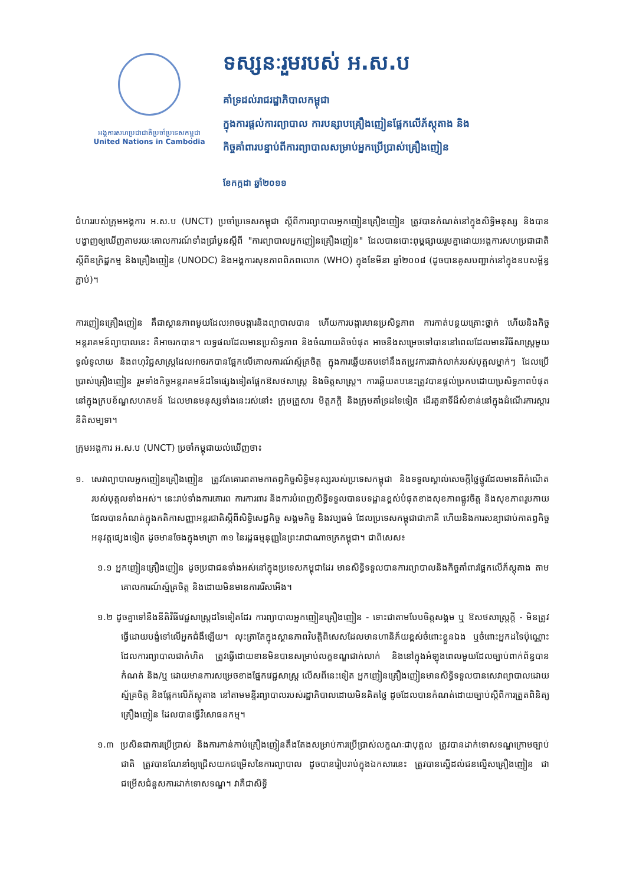អង្គការសហប្រជាជាតិប្រចាំប្រទេសកម្ពុជា
United Nations in Cambodia
ទស្សនៈរួមរបស់ អ.ស.ប
គាំទ្រដល់រាជរដ្ឋាភិបាលកម្ពុជា
ក្នុងការផ្តល់ការព្យាបាល ការបន្សាបគ្រឿងញៀនផ្អែកលើភ័ស្តុតាង និង
កិច្ចគាំពារបន្ទាប់ពីការព្យាបាលសម្រាប់អ្នកប្រើប្រាស់គ្រឿងញៀន
ខែកក្កដា ឆ្នាំ២០១១
ជំហររបស់ក្រុមអង្គការ អ.ស.ប (UNCT) ប្រចាំប្រទេសកម្ពុជា ស្តីពីការព្យាបាលអ្នកញៀនគ្រឿងញៀន ត្រូវបានកំណត់នៅក្នុងសិទ្ធិមនុស្ស និងបានបង្ហាញឲ្យឃើញតាមរយៈគោលការណ៍ទាំងប្រាំបួនស្តីពី "ការព្យាបាលអ្នកញៀនគ្រឿងញៀន" ដែលបានបោះពុម្ពផ្សាយរួមគ្នាដោយអង្គការសហប្រជាជាតិស្តីពីឧក្រិដ្ឋកម្ម និងគ្រឿងញៀន (UNODC) និងអង្គការសុខភាពពិភពលោក (WHO) ក្នុងខែមីនា ឆ្នាំ២០០៨ (ដូចបានគូសបញ្ជាក់នៅក្នុងឧបសម្ព័ន្ធភ្ជាប់)។
ការញៀនគ្រឿងញៀន គឺជាស្ថានភាពមួយដែលអាចបង្ការនិងព្យាបាលបាន ហើយការបង្ការមានប្រសិទ្ធភាព ការកាត់បន្ថយគ្រោះថ្នាក់ ហើយនិងកិច្ចអន្តរាគមន៍ព្យាបាលនេះ គឺអាចរកបាន។ លទ្ធផលដែលមានប្រសិទ្ធភាព និងចំណាយតិចបំផុត អាចនឹងសម្រេចទៅបាននៅពេលដែលមានវិធីសាស្ត្រមួយទូលំទូលាយ និងពហុវិជ្ជសាស្ត្រដែលអាចរកបានផ្អែកលើគោលការណ៍ស្ម័គ្រចិត្ត ក្នុងការឆ្លើយតបទៅនឹងតម្រូវការជាក់លាក់របស់បុគ្គលម្នាក់ៗ ដែលប្រើប្រាស់គ្រឿងញៀន រួមទាំងកិច្ចអន្តរាគមន៍ដទៃផ្សេងទៀតផ្អែកឱសថសាស្ត្រ និងចិត្តសាស្ត្រ។ ការឆ្លើយតបនេះត្រូវបានផ្តល់ប្រកបដោយប្រសិទ្ធភាពបំផុតនៅក្នុងក្របខ័ណ្ឌសហគមន៍ ដែលមានមនុស្សទាំងនេះរស់នៅ៖ ក្រុមគ្រួសារ មិត្តភក្តិ និងក្រុមគាំទ្រដទៃទៀត ដើរតួនាទីដ៏សំខាន់នៅក្នុងដំណើរការស្តារនីតិសម្បទា។
ក្រុមអង្គការ អ.ស.ប (UNCT) ប្រចាំកម្ពុជាយល់ឃើញថា៖
១. សេវាព្យាបាលអ្នកញៀនគ្រឿងញៀន ត្រូវតែគោរពតាមកាតព្វកិច្ចសិទ្ធិមនុស្សរបស់ប្រទេសកម្ពុជា និងទទួលស្គាល់សេចក្តីថ្លៃថ្នូរដែលមានពីកំណើតរបស់បុគ្គលទាំងអស់។ នេះរាប់ទាំងការគោរព ការការពារ និងការបំពេញសិទ្ធិទទួលបានបទដ្ឋានខ្ពស់បំផុតខាងសុខភាពផ្លូវចិត្ត និងសុខភាពរូបកាយ ដែលបានកំណត់ក្នុងកតិកាសញ្ញាអន្តរជាតិស្តីពីសិទ្ធិសេដ្ឋកិច្ច សង្គមកិច្ច និងវប្បធម៌ ដែលប្រទេសកម្ពុជាជាភាគី ហើយនិងការសន្យាជាប់កាតព្វកិច្ចអនុវត្តផ្សេងទៀត ដូចមានចែងក្នុងមាត្រា ៣១ នៃរដ្ឋធម្មនុញ្ញនៃព្រះរាជាណាចក្រកម្ពុជា។ ជាពិសេស៖
១.១ អ្នកញៀនគ្រឿងញៀន ដូចប្រជាជនទាំងអស់នៅក្នុងប្រទេសកម្ពុជាដែរ មានសិទ្ធិទទួលបានការព្យាបាលនិងកិច្ចគាំពារផ្អែកលើភ័ស្តុតាង តាមគោលការណ៍ស្ម័គ្រចិត្ត និងដោយមិនមានការរើសអើង។
១.២ ដូចគ្នាទៅនឹងនីតិវិធីវេជ្ជសាស្ត្រដទៃទៀតដែរ ការព្យាបាលអ្នកញៀនគ្រឿងញៀន - ទោះជាតាមបែបចិត្តសង្គម ឬ ឱសថសាស្ត្រក្តី - មិនត្រូវធ្វើដោយបង្ខំទៅលើអ្នកជំងឺឡើយ។ លុះត្រាតែក្នុងស្ថានភាពវិបត្តិពិសេសដែលមានហានិភ័យខ្ពស់ចំពោះខ្លួនឯង ឬចំពោះអ្នកដទៃប៉ុណ្ណោះ ដែលការព្យាបាលជាកំហិត ត្រូវធ្វើដោយខានមិនបានសម្រាប់លក្ខខណ្ឌជាក់លាក់ និងនៅក្នុងអំឡុងពេលមួយដែលច្បាប់ពាក់ព័ន្ធបានកំណត់ និង/ឬ ដោយមានការសម្រេចខាងផ្នែកវេជ្ជសាស្ត្រ លើសពីនេះទៀត អ្នកញៀនគ្រឿងញៀនមានសិទ្ធិទទួលបានសេវាព្យាបាលដោយស្ម័គ្រចិត្ត និងផ្អែកលើភ័ស្តុតាង នៅតាមមន្ទីរព្យាបាលរបស់រដ្ឋាភិបាលដោយមិនគិតថ្លៃ ដូចដែលបានកំណត់ដោយច្បាប់ស្តីពីការត្រួតពិនិត្យគ្រឿងញៀន ដែលបានធ្វើវិសោធនកម្ម។
១.៣ ប្រសិនជាការប្រើប្រាស់ និងការកាន់កាប់គ្រឿងញៀនតឹងតែងសម្រាប់ការប្រើប្រាស់លក្ខណៈជាបុគ្គល ត្រូវបានដាក់ទោសទណ្ឌក្រោមច្បាប់ជាតិ ត្រូវបានណែនាំឲ្យជ្រើសយកជម្រើសនៃការព្យាបាល ដូចបានរៀបរាប់ក្នុងឯកសារនេះ ត្រូវបានស្នើដល់ជនល្មើសគ្រឿងញៀន ជាជម្រើសជំនួសការដាក់ទោសទណ្ឌ។ វាគឺជាសិទ្ធិ